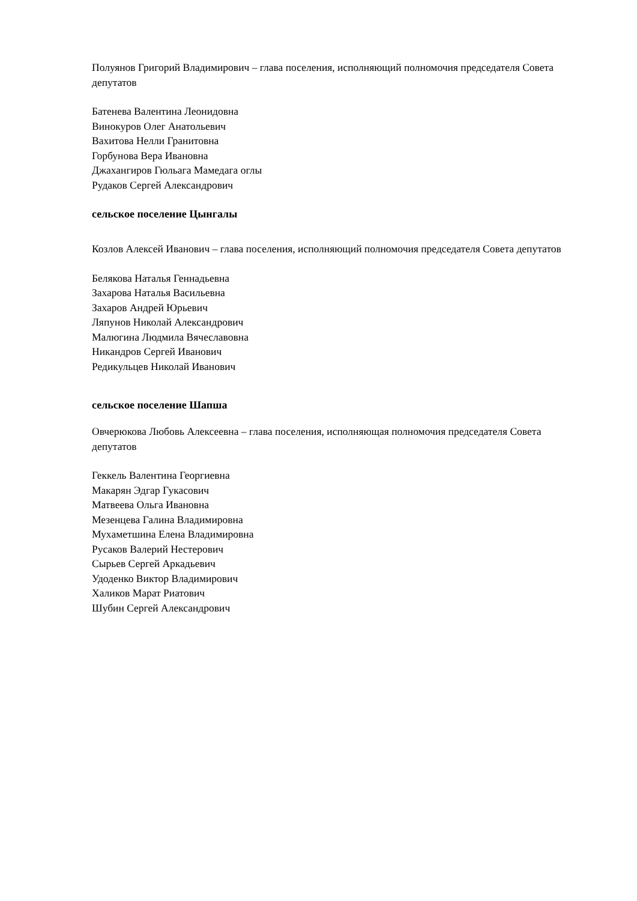Полуянов Григорий Владимирович – глава поселения, исполняющий полномочия председателя Совета депутатов
Батенева Валентина Леонидовна
Винокуров Олег Анатольевич
Вахитова Нелли Гранитовна
Горбунова Вера Ивановна
Джахангиров Гюльага Мамедага оглы
Рудаков Сергей Александрович
сельское поселение Цынгалы
Козлов Алексей Иванович – глава поселения, исполняющий полномочия председателя Совета депутатов
Белякова Наталья Геннадьевна
Захарова Наталья Васильевна
Захаров Андрей Юрьевич
Ляпунов Николай Александрович
Малюгина Людмила Вячеславовна
Никандров Сергей Иванович
Редикульцев Николай Иванович
сельское поселение Шапша
Овчерюкова Любовь Алексеевна – глава поселения, исполняющая полномочия председателя Совета депутатов
Геккель Валентина Георгиевна
Макарян Эдгар Гукасович
Матвеева Ольга Ивановна
Мезенцева Галина Владимировна
Мухаметшина Елена Владимировна
Русаков Валерий Нестерович
Сырьев Сергей Аркадьевич
Удоденко Виктор Владимирович
Халиков Марат Риатович
Шубин Сергей Александрович